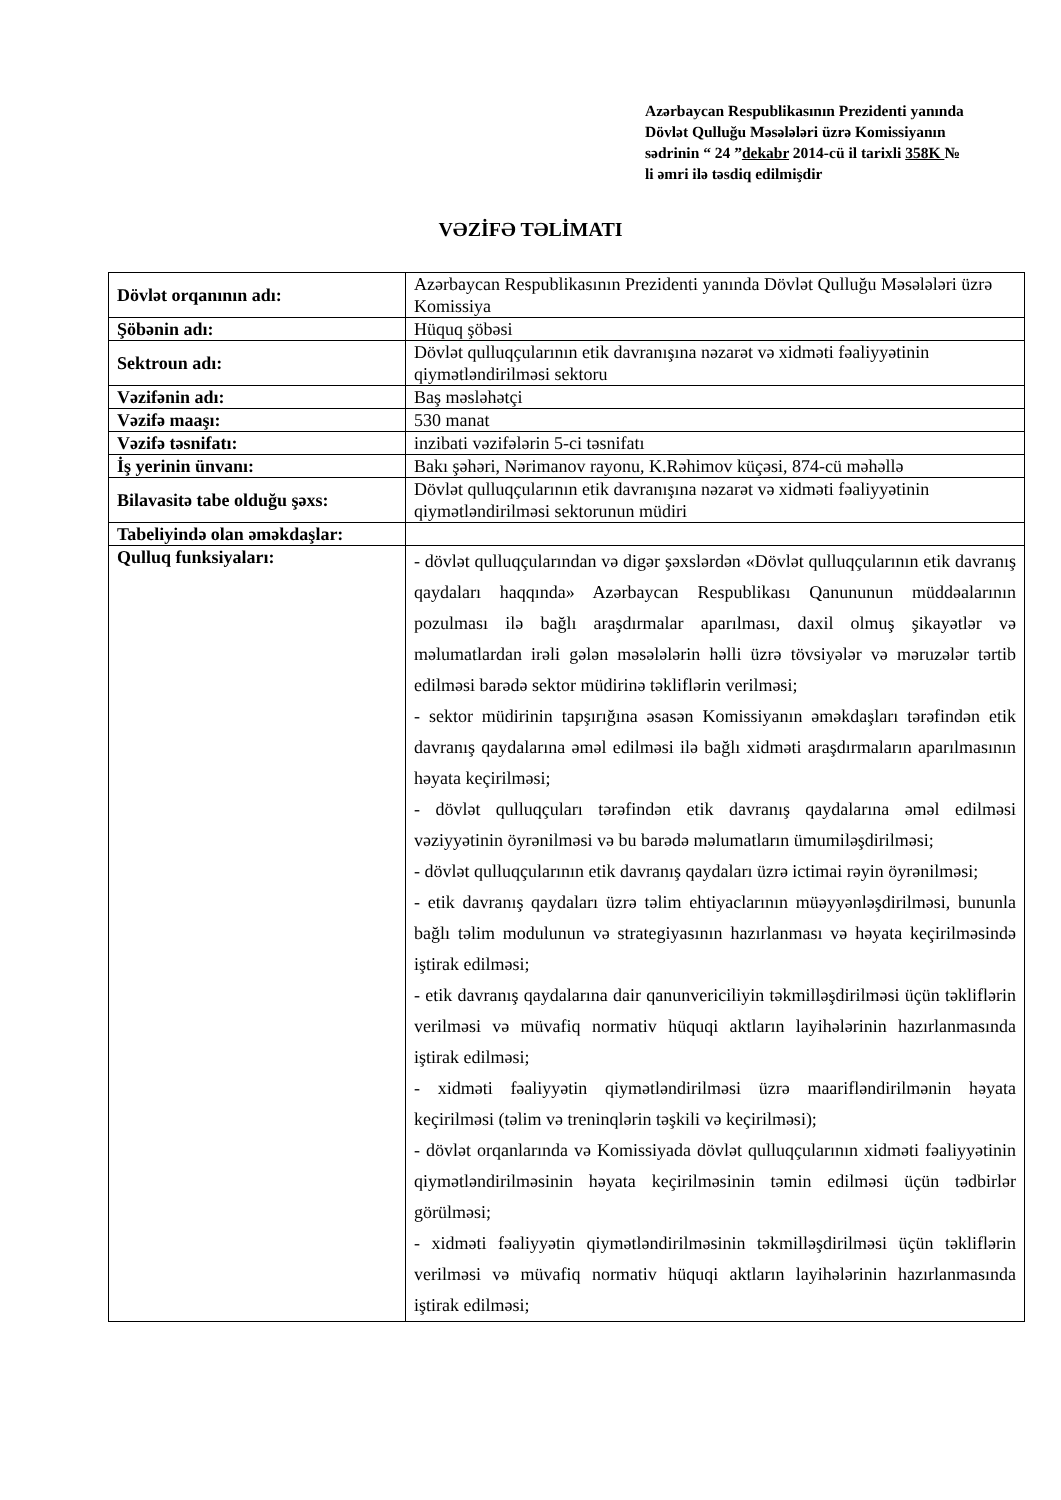Azərbaycan Respublikasının Prezidenti yanında Dövlət Qulluğu Məsələləri üzrə Komissiyanın sədrinin “ 24 ”dekabr 2014-cü il tarixli 358K № li əmri ilə təsdiq edilmişdir
VƏZİFƏ TƏLİMATI
| Dövlət orqanının adı: | Azərbaycan Respublikasının Prezidenti yanında Dövlət Qulluğu Məsələləri üzrə Komissiya |
| Şöbənin adı: | Hüquq şöbəsi |
| Sektroun adı: | Dövlət qulluqçularının etik davranışına nəzarət və xidməti fəaliyyətinin qiymətləndirilməsi sektoru |
| Vəzifənin adı: | Baş məsləhətçi |
| Vəzifə maaşı: | 530 manat |
| Vəzifə təsnifatı: | inzibati vəzifələrin 5-ci təsnifatı |
| İş yerinin ünvanı: | Bakı şəhəri, Nərimanov rayonu, K.Rəhimov küçəsi, 874-cü məhəllə |
| Bilavasitə tabe olduğu şəxs: | Dövlət qulluqçularının etik davranışına nəzarət və xidməti fəaliyyətinin qiymətləndirilməsi sektorunun müdiri |
| Tabeliyində olan əməkdaşlar: | |
| Qulluq funksiyaları: | - dövlət qulluqçularından və digər şəxslərdən «Dövlət qulluqçularının etik davranış qaydaları haqqında» Azərbaycan Respublikası Qanununun müddəalarının pozulması ilə bağlı araşdırmalar aparılması, daxil olmuş şikayətlər və məlumatlardan irəli gələn məsələlərin həlli üzrə tövsiyələr və məruzələr tərtib edilməsi barədə sektor müdirinə təkliflərin verilməsi; - sektor müdirinin tapşırığına əsasən Komissiyanın əməkdaşları tərəfindən etik davranış qaydalarına əməl edilməsi ilə bağlı xidməti araşdırmaların aparılmasının həyata keçirilməsi; - dövlət qulluqçuları tərəfindən etik davranış qaydalarına əməl edilməsi vəziyyətinin öyrənilməsi və bu barədə məlumatların ümumiləşdirilməsi; - dövlət qulluqçularının etik davranış qaydaları üzrə ictimai rəyin öyrənilməsi; - etik davranış qaydaları üzrə təlim ehtiyaclarının müəyyənləşdirilməsi, bununla bağlı təlim modulunun və strategiyasının hazırlanması və həyata keçirilməsində iştirak edilməsi; - etik davranış qaydalarına dair qanunvericiliyin təkmilləşdirilməsi üçün təkliflərin verilməsi və müvafiq normativ hüquqi aktların layihələrinin hazırlanmasında iştirak edilməsi; - xidməti fəaliyyətin qiymətləndirilməsi üzrə maarifləndirilmənin həyata keçirilməsi (təlim və treninqlərin təşkili və keçirilməsi); - dövlət orqanlarında və Komissiyada dövlət qulluqçularının xidməti fəaliyyətinin qiymətləndirilməsinin həyata keçirilməsinin təmin edilməsi üçün tədbirlər görülməsi; - xidməti fəaliyyətin qiymətləndirilməsinin təkmilləşdirilməsi üçün təkliflərin verilməsi və müvafiq normativ hüquqi aktların layihələrinin hazırlanmasında iştirak edilməsi; |